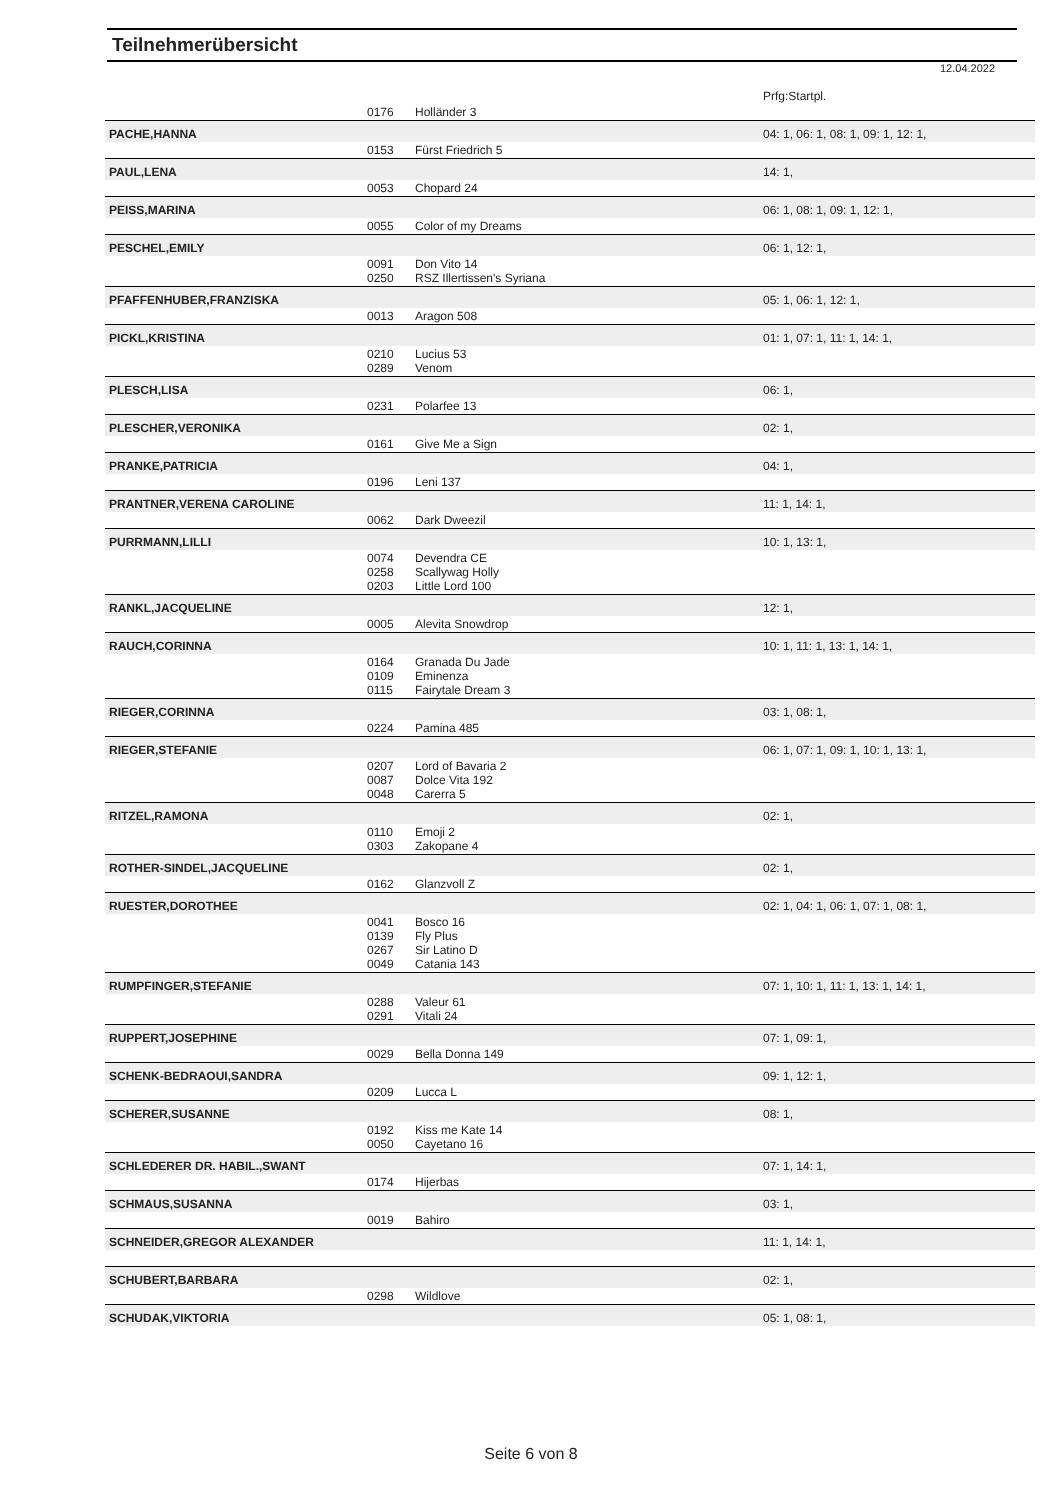Teilnehmerübersicht
12.04.2022
| | | | Prfg:Startpl. |
| | 0176 | Holländer 3 | |
| PACHE,HANNA | | | 04: 1, 06: 1, 08: 1, 09: 1, 12: 1, |
| | 0153 | Fürst Friedrich 5 | |
| PAUL,LENA | | | 14: 1, |
| | 0053 | Chopard 24 | |
| PEISS,MARINA | | | 06: 1, 08: 1, 09: 1, 12: 1, |
| | 0055 | Color of my Dreams | |
| PESCHEL,EMILY | | | 06: 1, 12: 1, |
| | 0091 0250 | Don Vito 14 RSZ Illertissen's Syriana | |
| PFAFFENHUBER,FRANZISKA | | | 05: 1, 06: 1, 12: 1, |
| | 0013 | Aragon 508 | |
| PICKL,KRISTINA | | | 01: 1, 07: 1, 11: 1, 14: 1, |
| | 0210 0289 | Lucius 53 Venom | |
| PLESCH,LISA | | | 06: 1, |
| | 0231 | Polarfee 13 | |
| PLESCHER,VERONIKA | | | 02: 1, |
| | 0161 | Give Me a Sign | |
| PRANKE,PATRICIA | | | 04: 1, |
| | 0196 | Leni 137 | |
| PRANTNER,VERENA CAROLINE | | | 11: 1, 14: 1, |
| | 0062 | Dark Dweezil | |
| PURRMANN,LILLI | | | 10: 1, 13: 1, |
| | 0074 0258 0203 | Devendra CE Scallywag Holly Little Lord 100 | |
| RANKL,JACQUELINE | | | 12: 1, |
| | 0005 | Alevita Snowdrop | |
| RAUCH,CORINNA | | | 10: 1, 11: 1, 13: 1, 14: 1, |
| | 0164 0109 0115 | Granada Du Jade Eminenza Fairytale Dream 3 | |
| RIEGER,CORINNA | | | 03: 1, 08: 1, |
| | 0224 | Pamina 485 | |
| RIEGER,STEFANIE | | | 06: 1, 07: 1, 09: 1, 10: 1, 13: 1, |
| | 0207 0087 0048 | Lord of Bavaria 2 Dolce Vita 192 Carerra 5 | |
| RITZEL,RAMONA | | | 02: 1, |
| | 0110 0303 | Emoji 2 Zakopane 4 | |
| ROTHER-SINDEL,JACQUELINE | | | 02: 1, |
| | 0162 | Glanzvoll Z | |
| RUESTER,DOROTHEE | | | 02: 1, 04: 1, 06: 1, 07: 1, 08: 1, |
| | 0041 0139 0267 0049 | Bosco 16 Fly Plus Sir Latino D Catania 143 | |
| RUMPFINGER,STEFANIE | | | 07: 1, 10: 1, 11: 1, 13: 1, 14: 1, |
| | 0288 0291 | Valeur 61 Vitali 24 | |
| RUPPERT,JOSEPHINE | | | 07: 1, 09: 1, |
| | 0029 | Bella Donna 149 | |
| SCHENK-BEDRAOUI,SANDRA | | | 09: 1, 12: 1, |
| | 0209 | Lucca L | |
| SCHERER,SUSANNE | | | 08: 1, |
| | 0192 0050 | Kiss me Kate 14 Cayetano 16 | |
| SCHLEDERER DR. HABIL.,SWANT | | | 07: 1, 14: 1, |
| | 0174 | Hijerbas | |
| SCHMAUS,SUSANNA | | | 03: 1, |
| | 0019 | Bahiro | |
| SCHNEIDER,GREGOR ALEXANDER | | | 11: 1, 14: 1, |
| SCHUBERT,BARBARA | | | 02: 1, |
| | 0298 | Wildlove | |
| SCHUDAK,VIKTORIA | | | 05: 1, 08: 1, |
Seite 6 von 8